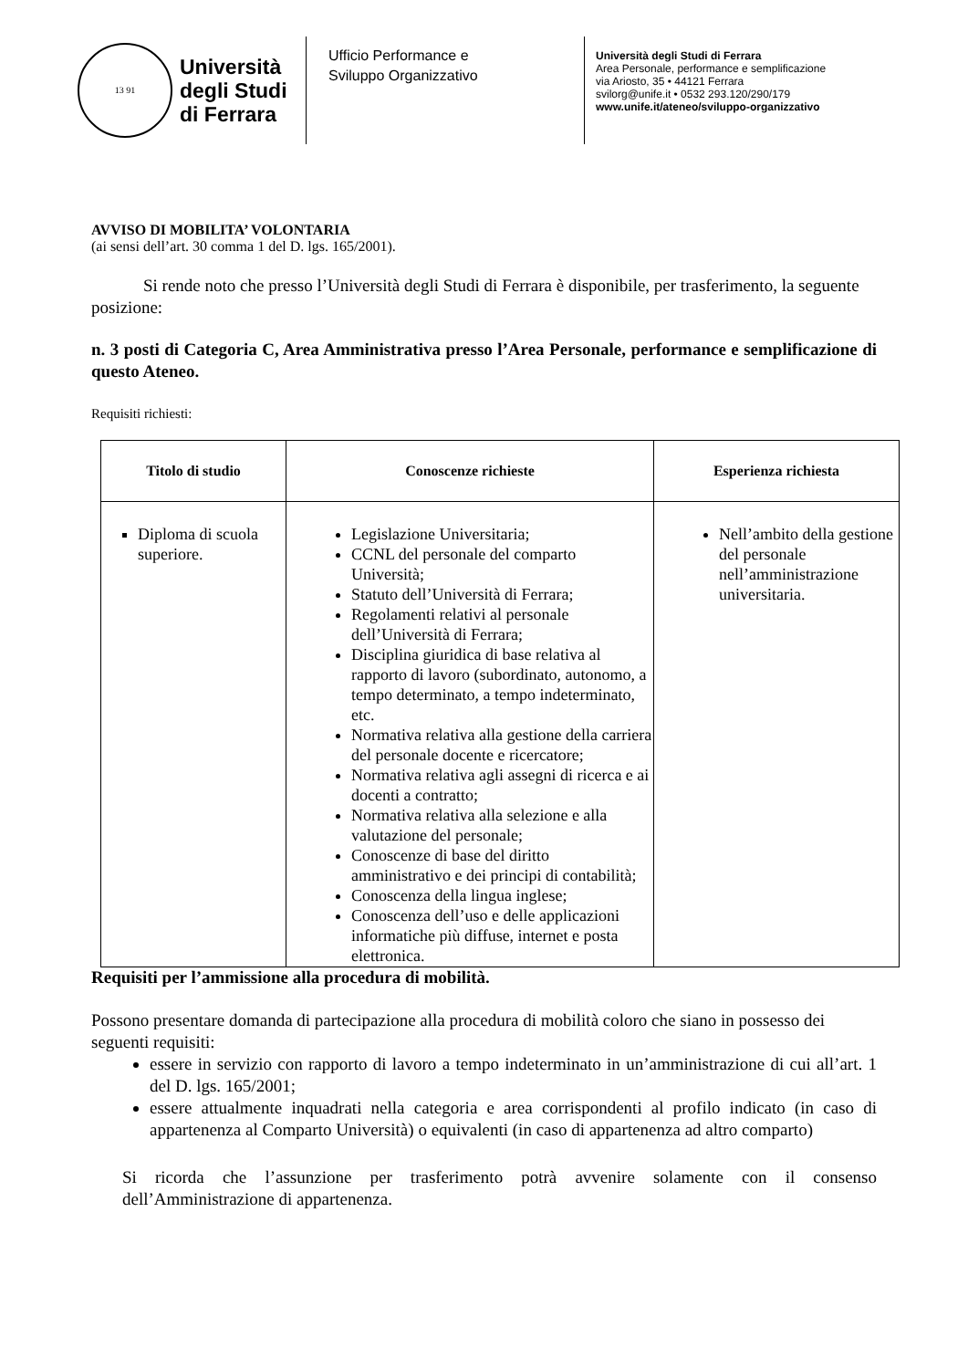13 91
Università
degli Studi
di Ferrara
Ufficio Performance e
Sviluppo Organizzativo
Università degli Studi di Ferrara
Area Personale, performance e semplificazione
via Ariosto, 35 • 44121 Ferrara
svilorg@unife.it • 0532 293.120/290/179
www.unife.it/ateneo/sviluppo-organizzativo
AVVISO DI MOBILITA’ VOLONTARIA
(ai sensi dell’art. 30 comma 1 del D. lgs. 165/2001).
Si rende noto che presso l’Università degli Studi di Ferrara è disponibile, per trasferimento, la seguente posizione:
n. 3 posti di Categoria C, Area Amministrativa presso l’Area Personale, performance e semplificazione di questo Ateneo.
Requisiti richiesti:
| Titolo di studio | Conoscenze richieste | Esperienza richiesta |
| --- | --- | --- |
| Diploma di scuola superiore. | Legislazione Universitaria; CCNL del personale del comparto Università; Statuto dell’Università di Ferrara; Regolamenti relativi al personale dell’Università di Ferrara; Disciplina giuridica di base relativa al rapporto di lavoro (subordinato, autonomo, a tempo determinato, a tempo indeterminato, etc. Normativa relativa alla gestione della carriera del personale docente e ricercatore; Normativa relativa agli assegni di ricerca e ai docenti a contratto; Normativa relativa alla selezione e alla valutazione del personale; Conoscenze di base del diritto amministrativo e dei principi di contabilità; Conoscenza della lingua inglese; Conoscenza dell’uso e delle applicazioni informatiche più diffuse, internet e posta elettronica. | Nell’ambito della gestione del personale nell’amministrazione universitaria. |
Requisiti per l’ammissione alla procedura di mobilità.
Possono presentare domanda di partecipazione alla procedura di mobilità coloro che siano in possesso dei seguenti requisiti:
essere in servizio con rapporto di lavoro a tempo indeterminato in un’amministrazione di cui all’art. 1 del D. lgs. 165/2001;
essere attualmente inquadrati nella categoria e area corrispondenti al profilo indicato (in caso di appartenenza al Comparto Università) o equivalenti (in caso di appartenenza ad altro comparto)
Si ricorda che l’assunzione per trasferimento potrà avvenire solamente con il consenso dell’Amministrazione di appartenenza.